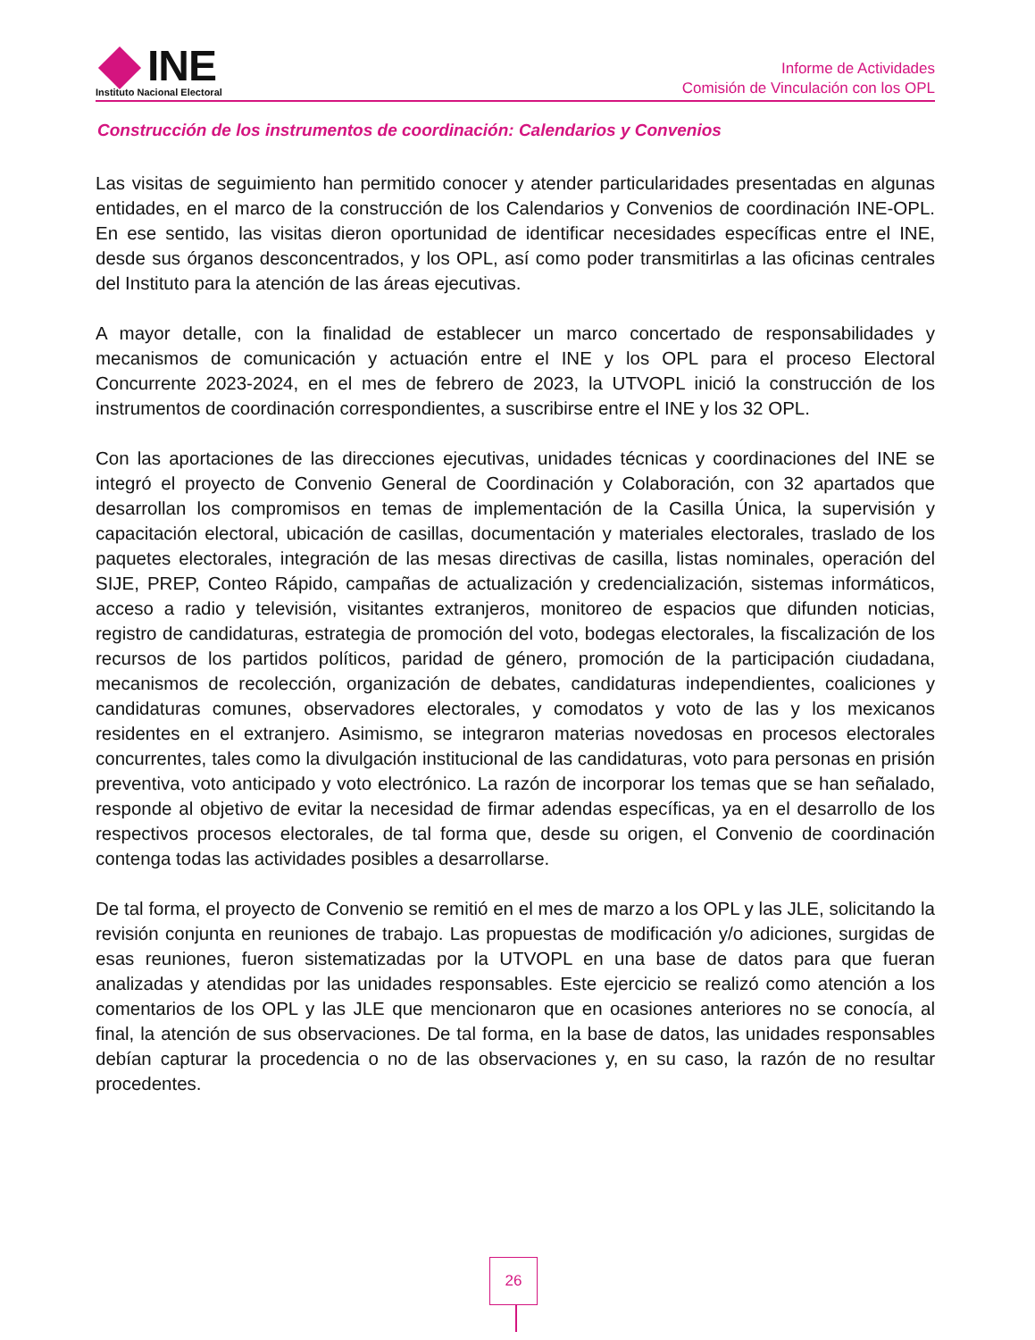INE
Instituto Nacional Electoral
Informe de Actividades
Comisión de Vinculación con los OPL
Construcción de los instrumentos de coordinación: Calendarios y Convenios
Las visitas de seguimiento han permitido conocer y atender particularidades presentadas en algunas entidades, en el marco de la construcción de los Calendarios y Convenios de coordinación INE-OPL. En ese sentido, las visitas dieron oportunidad de identificar necesidades específicas entre el INE, desde sus órganos desconcentrados, y los OPL, así como poder transmitirlas a las oficinas centrales del Instituto para la atención de las áreas ejecutivas.
A mayor detalle, con la finalidad de establecer un marco concertado de responsabilidades y mecanismos de comunicación y actuación entre el INE y los OPL para el proceso Electoral Concurrente 2023-2024, en el mes de febrero de 2023, la UTVOPL inició la construcción de los instrumentos de coordinación correspondientes, a suscribirse entre el INE y los 32 OPL.
Con las aportaciones de las direcciones ejecutivas, unidades técnicas y coordinaciones del INE se integró el proyecto de Convenio General de Coordinación y Colaboración, con 32 apartados que desarrollan los compromisos en temas de implementación de la Casilla Única, la supervisión y capacitación electoral, ubicación de casillas, documentación y materiales electorales, traslado de los paquetes electorales, integración de las mesas directivas de casilla, listas nominales, operación del SIJE, PREP, Conteo Rápido, campañas de actualización y credencialización, sistemas informáticos, acceso a radio y televisión, visitantes extranjeros, monitoreo de espacios que difunden noticias, registro de candidaturas, estrategia de promoción del voto, bodegas electorales, la fiscalización de los recursos de los partidos políticos, paridad de género, promoción de la participación ciudadana, mecanismos de recolección, organización de debates, candidaturas independientes, coaliciones y candidaturas comunes, observadores electorales, y comodatos y voto de las y los mexicanos residentes en el extranjero. Asimismo, se integraron materias novedosas en procesos electorales concurrentes, tales como la divulgación institucional de las candidaturas, voto para personas en prisión preventiva, voto anticipado y voto electrónico. La razón de incorporar los temas que se han señalado, responde al objetivo de evitar la necesidad de firmar adendas específicas, ya en el desarrollo de los respectivos procesos electorales, de tal forma que, desde su origen, el Convenio de coordinación contenga todas las actividades posibles a desarrollarse.
De tal forma, el proyecto de Convenio se remitió en el mes de marzo a los OPL y las JLE, solicitando la revisión conjunta en reuniones de trabajo. Las propuestas de modificación y/o adiciones, surgidas de esas reuniones, fueron sistematizadas por la UTVOPL en una base de datos para que fueran analizadas y atendidas por las unidades responsables. Este ejercicio se realizó como atención a los comentarios de los OPL y las JLE que mencionaron que en ocasiones anteriores no se conocía, al final, la atención de sus observaciones. De tal forma, en la base de datos, las unidades responsables debían capturar la procedencia o no de las observaciones y, en su caso, la razón de no resultar procedentes.
26